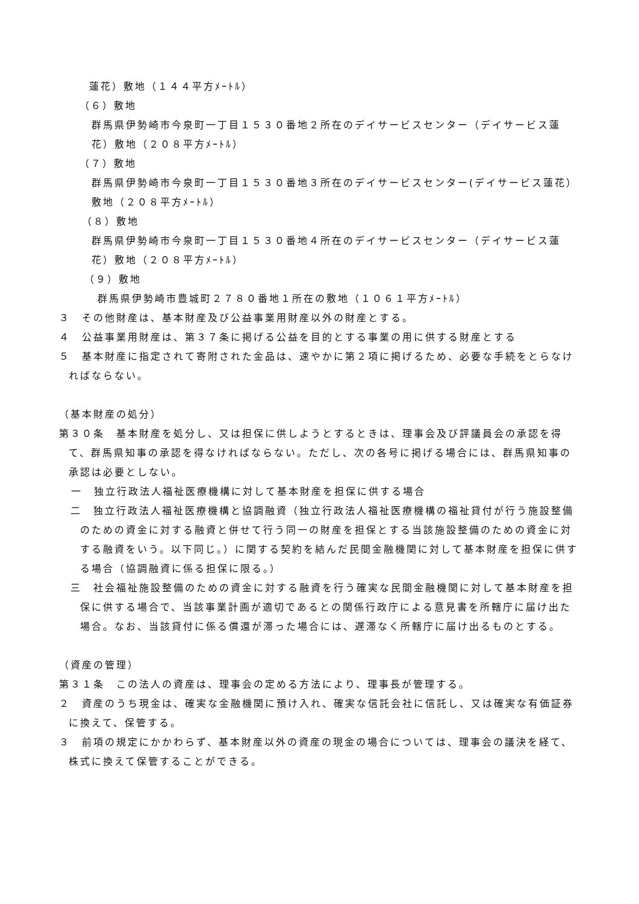蓮花）敷地（１４４平方ﾒｰﾄﾙ）
（６）敷地
群馬県伊勢崎市今泉町一丁目１５３０番地２所在のデイサービスセンター（デイサービス蓮花）敷地（２０８平方ﾒｰﾄﾙ）
（７）敷地
群馬県伊勢崎市今泉町一丁目１５３０番地３所在のデイサービスセンター(デイサービス蓮花）敷地（２０８平方ﾒｰﾄﾙ）
（８）敷地
群馬県伊勢崎市今泉町一丁目１５３０番地４所在のデイサービスセンター（デイサービス蓮花）敷地（２０８平方ﾒｰﾄﾙ）
（９）敷地
群馬県伊勢崎市豊城町２７８０番地１所在の敷地（１０６１平方ﾒｰﾄﾙ）
３　その他財産は、基本財産及び公益事業用財産以外の財産とする。
４　公益事業用財産は、第３７条に掲げる公益を目的とする事業の用に供する財産とする
５　基本財産に指定されて寄附された金品は、速やかに第２項に掲げるため、必要な手続をとらなければならない。
（基本財産の処分）
第３０条　基本財産を処分し、又は担保に供しようとするときは、理事会及び評議員会の承認を得て、群馬県知事の承認を得なければならない。ただし、次の各号に掲げる場合には、群馬県知事の承認は必要としない。
一　独立行政法人福祉医療機構に対して基本財産を担保に供する場合
二　独立行政法人福祉医療機構と協調融資（独立行政法人福祉医療機構の福祉貸付が行う施設整備のための資金に対する融資と併せて行う同一の財産を担保とする当該施設整備のための資金に対する融資をいう。以下同じ。）に関する契約を結んだ民間金融機関に対して基本財産を担保に供する場合（協調融資に係る担保に限る。）
三　社会福祉施設整備のための資金に対する融資を行う確実な民間金融機関に対して基本財産を担保に供する場合で、当該事業計画が適切であるとの関係行政庁による意見書を所轄庁に届け出た場合。なお、当該貸付に係る償還が滞った場合には、遅滞なく所轄庁に届け出るものとする。
（資産の管理）
第３１条　この法人の資産は、理事会の定める方法により、理事長が管理する。
２　資産のうち現金は、確実な金融機関に預け入れ、確実な信託会社に信託し、又は確実な有価証券に換えて、保管する。
３　前項の規定にかかわらず、基本財産以外の資産の現金の場合については、理事会の議決を経て、株式に換えて保管することができる。